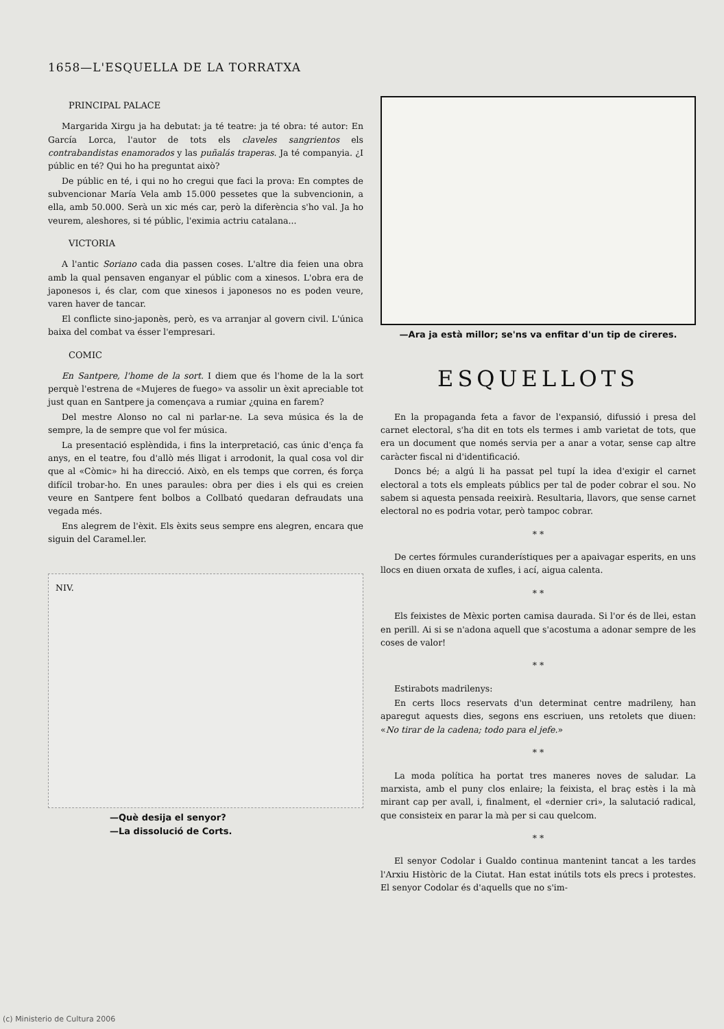1658—L'ESQUELLA DE LA TORRATXA
PRINCIPAL PALACE
Margarida Xirgu ja ha debutat: ja té teatre: ja té obra: té autor: En García Lorca, l'autor de tots els claveles sangrientos els contrabandistas enamorados y las puñalás traperas. Ja té companyia. ¿I públic en té? Qui ho ha preguntat això?
De públic en té, i qui no ho cregui que faci la prova: En comptes de subvencionar María Vela amb 15.000 pessetes que la subvencionin, a ella, amb 50.000. Serà un xic més car, però la diferència s'ho val. Ja ho veurem, aleshores, si té públic, l'eximia actriu catalana...
VICTORIA
A l'antic Soriano cada dia passen coses. L'altre dia feien una obra amb la qual pensaven enganyar el públic com a xinesos. L'obra era de japonesos i, és clar, com que xinesos i japonesos no es poden veure, varen haver de tancar.
El conflicte sino-japonès, però, es va arranjar al govern civil. L'única baixa del combat va ésser l'empresari.
COMIC
En Santpere, l'home de la sort. I diem que és l'home de la la sort perquè l'estrena de «Mujeres de fuego» va assolir un èxit apreciable tot just quan en Santpere ja començava a rumiar ¿quina en farem?
Del mestre Alonso no cal ni parlar-ne. La seva música és la de sempre, la de sempre que vol fer música.
La presentació esplèndida, i fins la interpretació, cas únic d'ença fa anys, en el teatre, fou d'allò més lligat i arrodonit, la qual cosa vol dir que al «Còmic» hi ha direcció. Això, en els temps que corren, és força difícil trobar-ho. En unes paraules: obra per dies i els qui es creien veure en Santpere fent bolbos a Collbató quedaran defraudats una vegada més.
Ens alegrem de l'èxit. Els èxits seus sempre ens alegren, encara que siguin del Caramel.ler.
NIV.
—Què desija el senyor?
—La dissolució de Corts.
—Ara ja està millor; se'ns va enfitar d'un tip de cireres.
ESQUELLOTS
En la propaganda feta a favor de l'expansió, difussió i presa del carnet electoral, s'ha dit en tots els termes i amb varietat de tots, que era un document que només servia per a anar a votar, sense cap altre caràcter fiscal ni d'identificació.
Doncs bé; a algú li ha passat pel tupí la idea d'exigir el carnet electoral a tots els empleats públics per tal de poder cobrar el sou. No sabem si aquesta pensada reeixirà. Resultaria, llavors, que sense carnet electoral no es podria votar, però tampoc cobrar.
* *
De certes fórmules curanderístiques per a apaivagar esperits, en uns llocs en diuen orxata de xufles, i ací, aigua calenta.
* *
Els feixistes de Mèxic porten camisa daurada. Si l'or és de llei, estan en perill. Ai si se n'adona aquell que s'acostuma a adonar sempre de les coses de valor!
* *
Estirabots madrilenys:
En certs llocs reservats d'un determinat centre madrileny, han aparegut aquests dies, segons ens escriuen, uns retolets que diuen: «No tirar de la cadena; todo para el jefe.»
* *
La moda política ha portat tres maneres noves de saludar. La marxista, amb el puny clos enlaire; la feixista, el braç estès i la mà mirant cap per avall, i, finalment, el «dernier cri», la salutació radical, que consisteix en parar la mà per si cau quelcom.
* *
El senyor Codolar i Gualdo continua mantenint tancat a les tardes l'Arxiu Històric de la Ciutat. Han estat inútils tots els precs i protestes. El senyor Codolar és d'aquells que no s'im-
(c) Ministerio de Cultura 2006